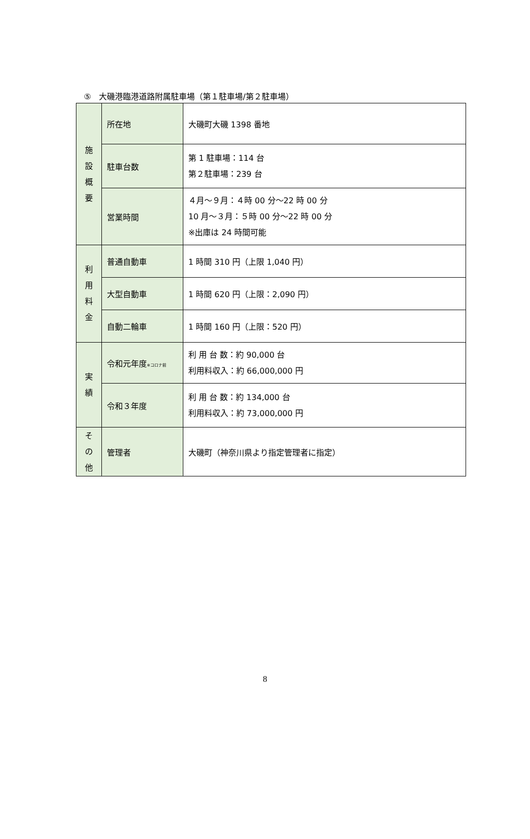⑤　大磯港臨港道路附属駐車場（第１駐車場/第２駐車場）
| 施 設 概 要 | 所在地 | 大磯町大磯 1398 番地 |
| | 駐車台数 | 第 1 駐車場：114 台 第２駐車場：239 台 |
| | 営業時間 | ４月～９月：４時 00 分～22 時 00 分 10 月～３月：５時 00 分～22 時 00 分 ※出庫は 24 時間可能 |
| 利 用 料 金 | 普通自動車 | 1 時間 310 円（上限 1,040 円） |
| | 大型自動車 | 1 時間 620 円（上限：2,090 円） |
| | 自動二輪車 | 1 時間 160 円（上限：520 円） |
| 実 績 | 令和元年度 ※コロナ前 | 利 用 台 数：約 90,000 台 利用料収入：約 66,000,000 円 |
| | 令和３年度 | 利 用 台 数：約 134,000 台 利用料収入：約 73,000,000 円 |
| そ の 他 | 管理者 | 大磯町（神奈川県より指定管理者に指定） |
8